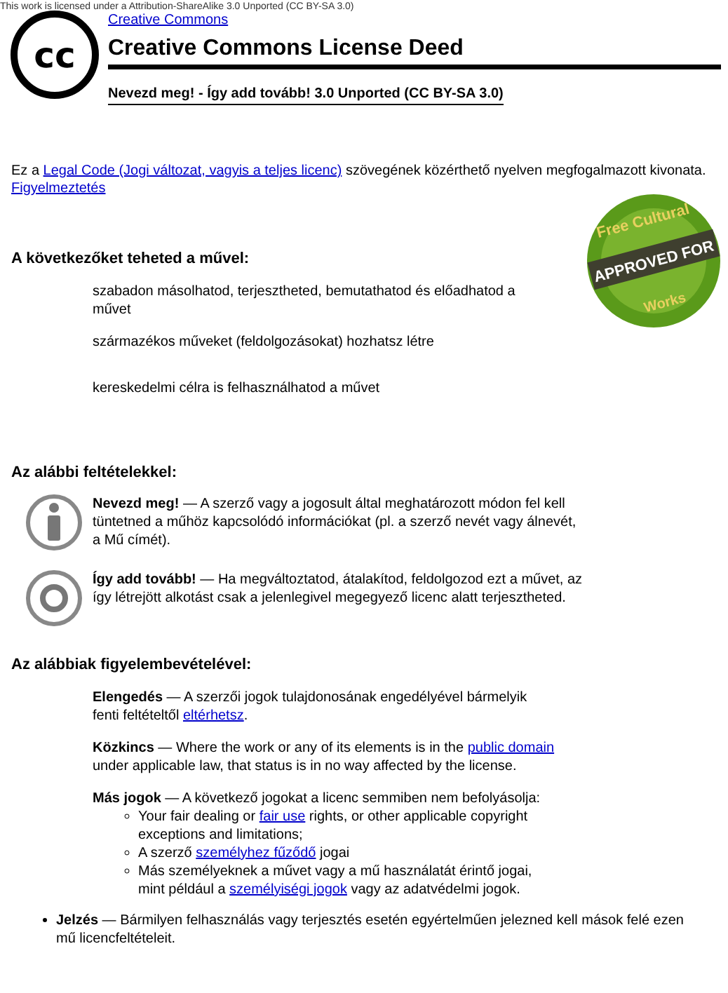This work is licensed under a Attribution-ShareAlike 3.0 Unported (CC BY-SA 3.0)
cc
Creative Commons
Creative Commons License Deed
Nevezd meg! - Így add tovább! 3.0 Unported (CC BY-SA 3.0)
Ez a Legal Code (Jogi változat, vagyis a teljes licenc) szövegének közérthető nyelven megfogalmazott kivonata.
Figyelmeztetés
APPROVED FOR
Free Cultural
Works
A következőket teheted a művel:
szabadon másolhatod, terjesztheted, bemutathatod és előadhatod a művet
származékos műveket (feldolgozásokat) hozhatsz létre
kereskedelmi célra is felhasználhatod a művet
Az alábbi feltételekkel:
Nevezd meg! — A szerző vagy a jogosult által meghatározott módon fel kell tüntetned a műhöz kapcsolódó információkat (pl. a szerző nevét vagy álnevét, a Mű címét).
Így add tovább! — Ha megváltoztatod, átalakítod, feldolgozod ezt a művet, az így létrejött alkotást csak a jelenlegivel megegyező licenc alatt terjesztheted.
Az alábbiak figyelembevételével:
Elengedés — A szerzői jogok tulajdonosának engedélyével bármelyik fenti feltételtől eltérhetsz.
Közkincs — Where the work or any of its elements is in the public domain under applicable law, that status is in no way affected by the license.
Más jogok — A következő jogokat a licenc semmiben nem befolyásolja:
Your fair dealing or fair use rights, or other applicable copyright exceptions and limitations;
A szerző személyhez fűződő jogai
Más személyeknek a művet vagy a mű használatát érintő jogai, mint például a személyiségi jogok vagy az adatvédelmi jogok.
Jelzés — Bármilyen felhasználás vagy terjesztés esetén egyértelműen jelezned kell mások felé ezen mű licencfeltételeit.